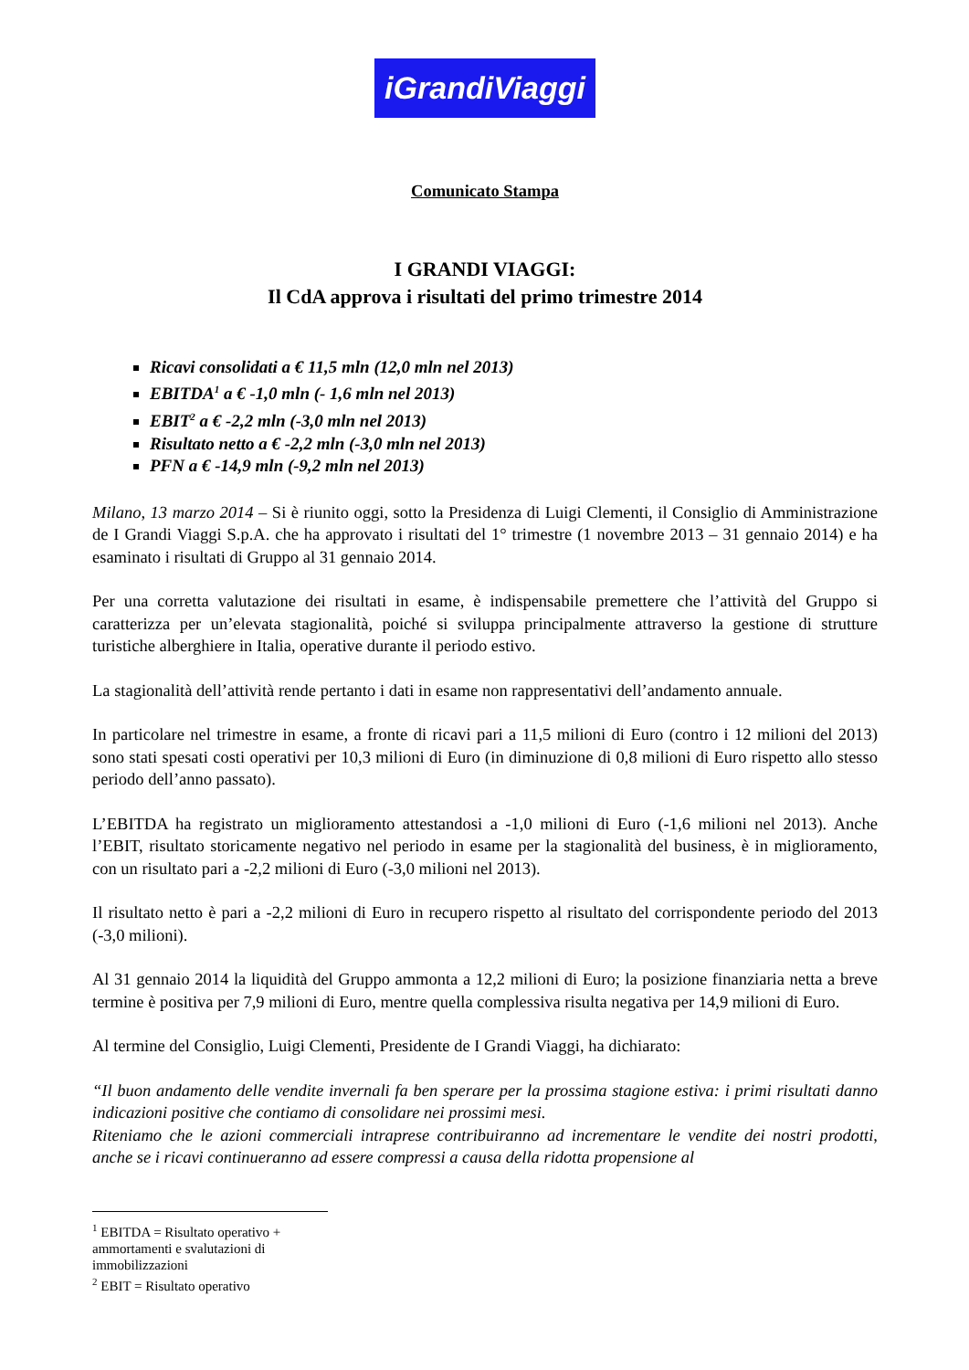iGrandiViaggi
Comunicato Stampa
I GRANDI VIAGGI:
Il CdA approva i risultati del primo trimestre 2014
Ricavi consolidati a € 11,5 mln (12,0 mln nel 2013)
EBITDA<sup>1</sup> a € -1,0 mln (- 1,6 mln nel 2013)
EBIT<sup>2</sup> a € -2,2 mln (-3,0 mln nel 2013)
Risultato netto a € -2,2 mln (-3,0 mln nel 2013)
PFN a € -14,9 mln (-9,2 mln nel 2013)
Milano, 13 marzo 2014 – Si è riunito oggi, sotto la Presidenza di Luigi Clementi, il Consiglio di Amministrazione de I Grandi Viaggi S.p.A. che ha approvato i risultati del 1° trimestre (1 novembre 2013 – 31 gennaio 2014) e ha esaminato i risultati di Gruppo al 31 gennaio 2014.
Per una corretta valutazione dei risultati in esame, è indispensabile premettere che l’attività del Gruppo si caratterizza per un’elevata stagionalità, poiché si sviluppa principalmente attraverso la gestione di strutture turistiche alberghiere in Italia, operative durante il periodo estivo.
La stagionalità dell’attività rende pertanto i dati in esame non rappresentativi dell’andamento annuale.
In particolare nel trimestre in esame, a fronte di ricavi pari a 11,5 milioni di Euro (contro i 12 milioni del 2013) sono stati spesati costi operativi per 10,3 milioni di Euro (in diminuzione di 0,8 milioni di Euro rispetto allo stesso periodo dell’anno passato).
L’EBITDA ha registrato un miglioramento attestandosi a -1,0 milioni di Euro (-1,6 milioni nel 2013). Anche l’EBIT, risultato storicamente negativo nel periodo in esame per la stagionalità del business, è in miglioramento, con un risultato pari a -2,2 milioni di Euro (-3,0 milioni nel 2013).
Il risultato netto è pari a -2,2 milioni di Euro in recupero rispetto al risultato del corrispondente periodo del 2013 (-3,0 milioni).
Al 31 gennaio 2014 la liquidità del Gruppo ammonta a 12,2 milioni di Euro; la posizione finanziaria netta a breve termine è positiva per 7,9 milioni di Euro, mentre quella complessiva risulta negativa per 14,9 milioni di Euro.
Al termine del Consiglio, Luigi Clementi, Presidente de I Grandi Viaggi, ha dichiarato:
“Il buon andamento delle vendite invernali fa ben sperare per la prossima stagione estiva: i primi risultati danno indicazioni positive che contiamo di consolidare nei prossimi mesi.
Riteniamo che le azioni commerciali intraprese contribuiranno ad incrementare le vendite dei nostri prodotti, anche se i ricavi continueranno ad essere compressi a causa della ridotta propensione al
<sup>1</sup> EBITDA = Risultato operativo + ammortamenti e svalutazioni di immobilizzazioni
<sup>2</sup> EBIT = Risultato operativo